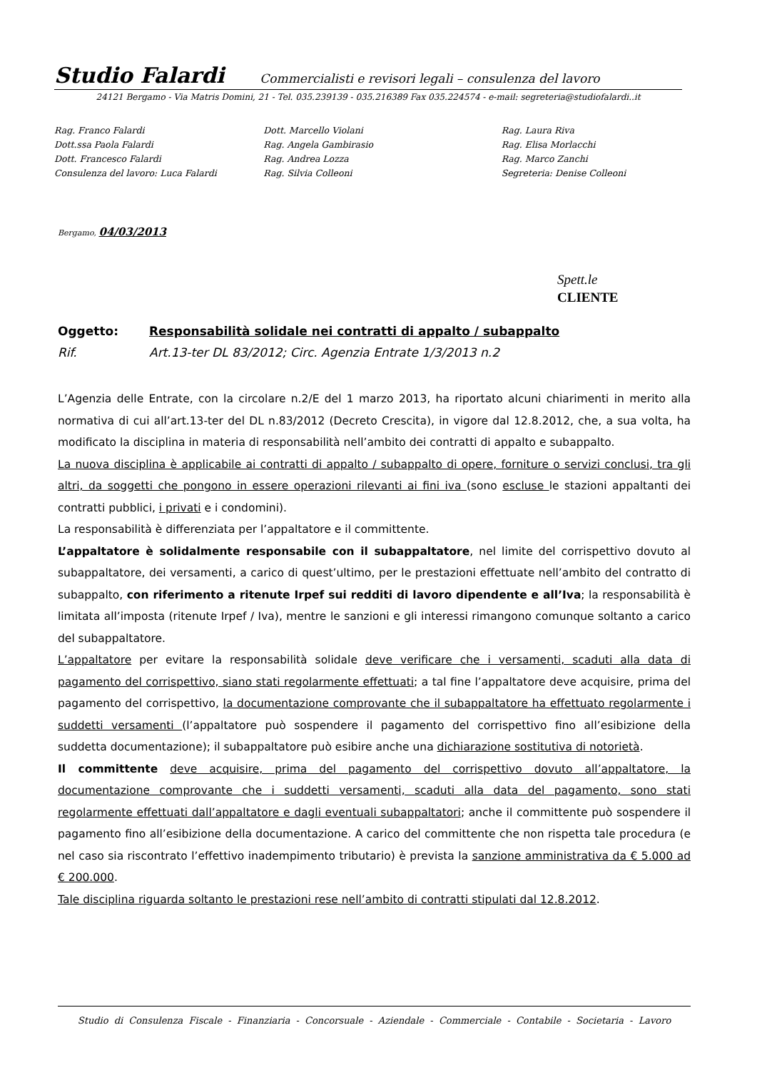Studio Falardi Commercialisti e revisori legali – consulenza del lavoro
24121 Bergamo - Via Matris Domini, 21 - Tel. 035.239139 - 035.216389 Fax 035.224574 - e-mail: segreteria@studiofalardi..it
Rag. Franco Falardi
Dott.ssa Paola Falardi
Dott. Francesco Falardi
Consulenza del lavoro: Luca Falardi
Dott. Marcello Violani
Rag. Angela Gambirasio
Rag. Andrea Lozza
Rag. Silvia Colleoni
Rag. Laura Riva
Rag. Elisa Morlacchi
Rag. Marco Zanchi
Segreteria: Denise Colleoni
Bergamo, 04/03/2013
Spett.le
CLIENTE
Oggetto: Responsabilità solidale nei contratti di appalto / subappalto
Rif. Art.13-ter DL 83/2012; Circ. Agenzia Entrate 1/3/2013 n.2
L’Agenzia delle Entrate, con la circolare n.2/E del 1 marzo 2013, ha riportato alcuni chiarimenti in merito alla normativa di cui all’art.13-ter del DL n.83/2012 (Decreto Crescita), in vigore dal 12.8.2012, che, a sua volta, ha modificato la disciplina in materia di responsabilità nell’ambito dei contratti di appalto e subappalto.
La nuova disciplina è applicabile ai contratti di appalto / subappalto di opere, forniture o servizi conclusi, tra gli altri, da soggetti che pongono in essere operazioni rilevanti ai fini iva (sono escluse le stazioni appaltanti dei contratti pubblici, i privati e i condomini).
La responsabilità è differenziata per l’appaltatore e il committente.
L’appaltatore è solidalmente responsabile con il subappaltatore, nel limite del corrispettivo dovuto al subappaltatore, dei versamenti, a carico di quest’ultimo, per le prestazioni effettuate nell’ambito del contratto di subappalto, con riferimento a ritenute Irpef sui redditi di lavoro dipendente e all’Iva; la responsabilità è limitata all’imposta (ritenute Irpef / Iva), mentre le sanzioni e gli interessi rimangono comunque soltanto a carico del subappaltatore.
L’appaltatore per evitare la responsabilità solidale deve verificare che i versamenti, scaduti alla data di pagamento del corrispettivo, siano stati regolarmente effettuati; a tal fine l’appaltatore deve acquisire, prima del pagamento del corrispettivo, la documentazione comprovante che il subappaltatore ha effettuato regolarmente i suddetti versamenti (l’appaltatore può sospendere il pagamento del corrispettivo fino all’esibizione della suddetta documentazione); il subappaltatore può esibire anche una dichiarazione sostitutiva di notorietà.
Il committente deve acquisire, prima del pagamento del corrispettivo dovuto all’appaltatore, la documentazione comprovante che i suddetti versamenti, scaduti alla data del pagamento, sono stati regolarmente effettuati dall’appaltatore e dagli eventuali subappaltatori; anche il committente può sospendere il pagamento fino all’esibizione della documentazione. A carico del committente che non rispetta tale procedura (e nel caso sia riscontrato l’effettivo inadempimento tributario) è prevista la sanzione amministrativa da € 5.000 ad € 200.000.
Tale disciplina riguarda soltanto le prestazioni rese nell’ambito di contratti stipulati dal 12.8.2012.
Studio di Consulenza Fiscale - Finanziaria - Concorsuale - Aziendale - Commerciale - Contabile - Societaria - Lavoro